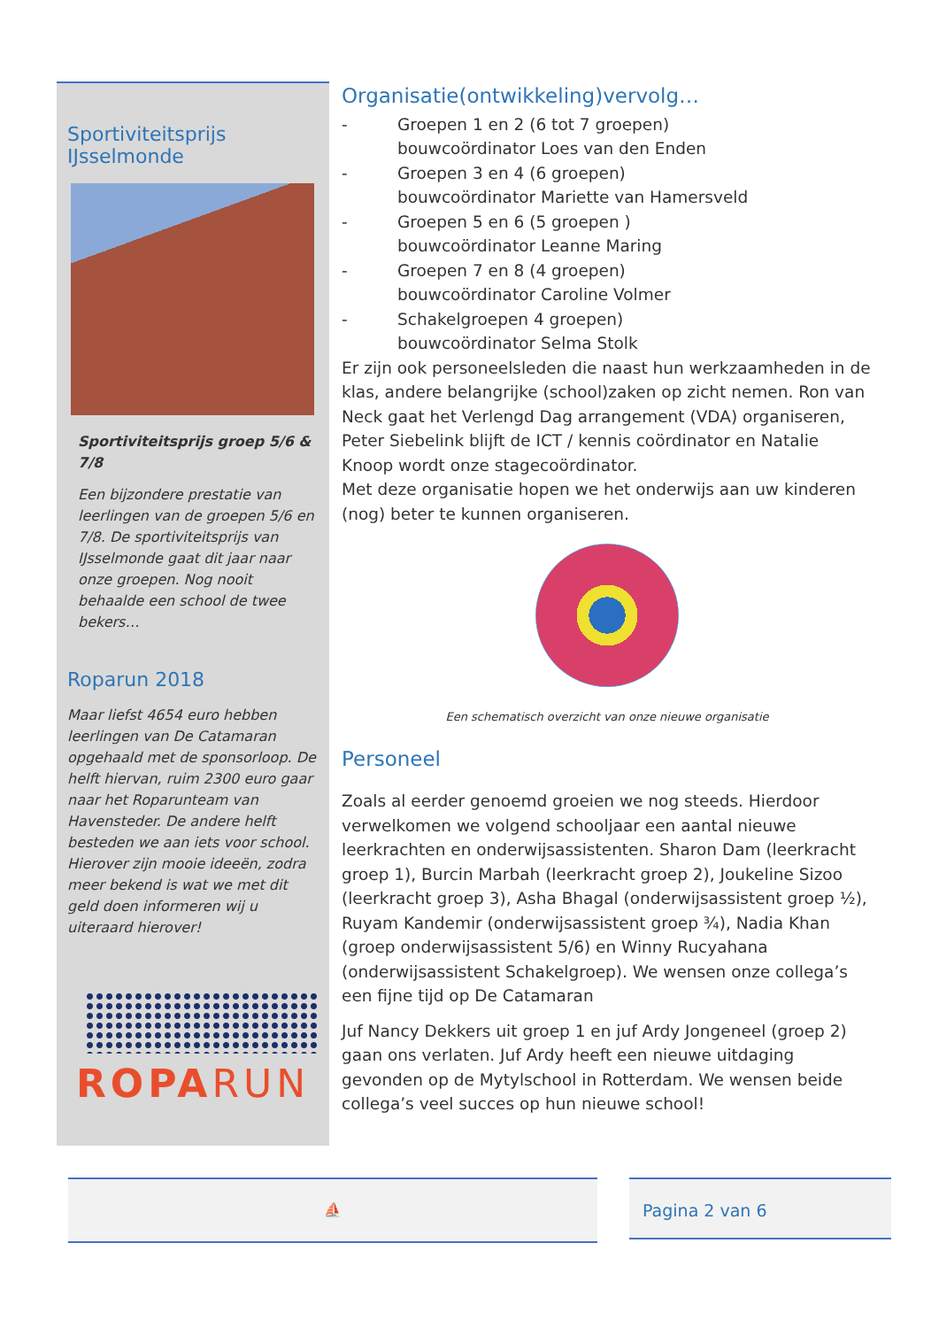Sportiviteitsprijs
IJsselmonde
Sportiviteitsprijs groep 5/6 & 7/8
Een bijzondere prestatie van leerlingen van de groepen 5/6 en 7/8. De sportiviteitsprijs van IJsselmonde gaat dit jaar naar onze groepen. Nog nooit behaalde een school de twee bekers…
Roparun 2018
Maar liefst 4654 euro hebben leerlingen van De Catamaran opgehaald met de sponsorloop. De helft hiervan, ruim 2300 euro gaar naar het Roparunteam van Havensteder. De andere helft besteden we aan iets voor school. Hierover zijn mooie ideeën, zodra meer bekend is wat we met dit geld doen informeren wij u uiteraard hierover!
ROPARUN
Organisatie(ontwikkeling)vervolg…
- Groepen 1 en 2 (6 tot 7 groepen)
bouwcoördinator Loes van den Enden
- Groepen 3 en 4 (6 groepen)
bouwcoördinator Mariette van Hamersveld
- Groepen 5 en 6 (5 groepen )
bouwcoördinator Leanne Maring
- Groepen 7 en 8 (4 groepen)
bouwcoördinator Caroline Volmer
- Schakelgroepen 4 groepen)
bouwcoördinator Selma Stolk
Er zijn ook personeelsleden die naast hun werkzaamheden in de klas, andere belangrijke (school)zaken op zicht nemen. Ron van Neck gaat het Verlengd Dag arrangement (VDA) organiseren, Peter Siebelink blijft de ICT / kennis coördinator en Natalie Knoop wordt onze stagecoördinator.
Met deze organisatie hopen we het onderwijs aan uw kinderen (nog) beter te kunnen organiseren.
Een schematisch overzicht van onze nieuwe organisatie
Personeel
Zoals al eerder genoemd groeien we nog steeds. Hierdoor verwelkomen we volgend schooljaar een aantal nieuwe leerkrachten en onderwijsassistenten. Sharon Dam (leerkracht groep 1), Burcin Marbah (leerkracht groep 2), Joukeline Sizoo (leerkracht groep 3), Asha Bhagal (onderwijsassistent groep ½), Ruyam Kandemir (onderwijsassistent groep ¾), Nadia Khan (groep onderwijsassistent 5/6) en Winny Rucyahana (onderwijsassistent Schakelgroep). We wensen onze collega’s een fijne tijd op De Catamaran
Juf Nancy Dekkers uit groep 1 en juf Ardy Jongeneel (groep 2) gaan ons verlaten. Juf Ardy heeft een nieuwe uitdaging gevonden op de Mytylschool in Rotterdam. We wensen beide collega’s veel succes op hun nieuwe school!
⛵ Pagina 2 van 6